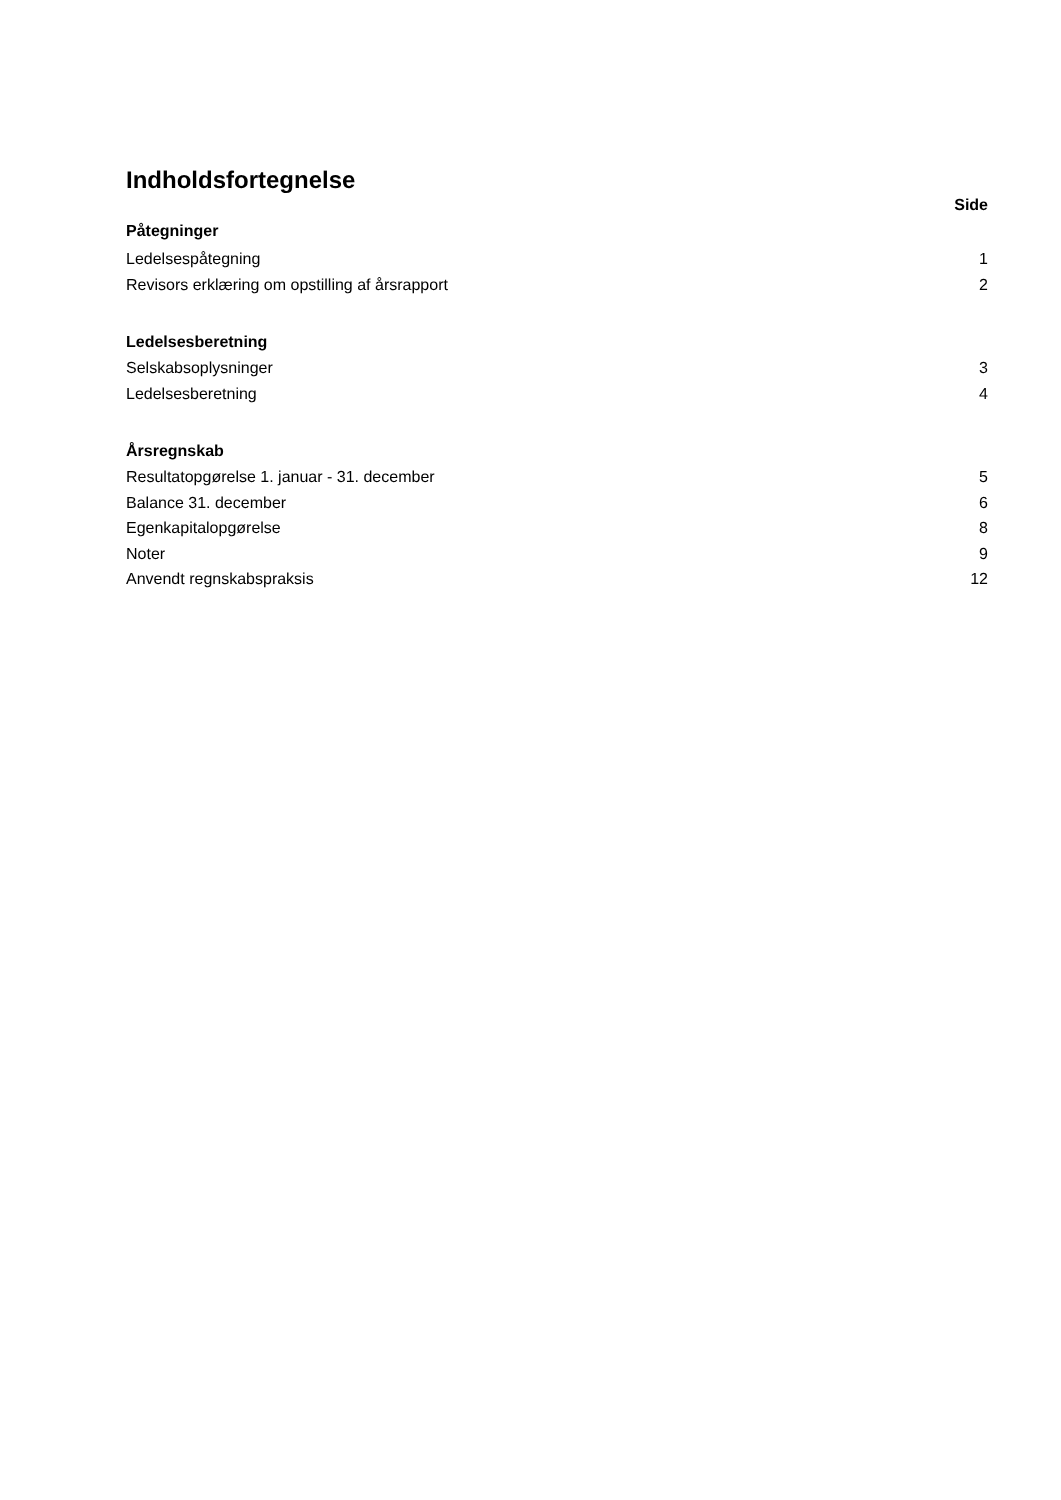Indholdsfortegnelse
Side
Påtegninger
Ledelsespåtegning 1
Revisors erklæring om opstilling af årsrapport 2
Ledelsesberetning
Selskabsoplysninger 3
Ledelsesberetning 4
Årsregnskab
Resultatopgørelse 1. januar - 31. december 5
Balance 31. december 6
Egenkapitalopgørelse 8
Noter 9
Anvendt regnskabspraksis 12